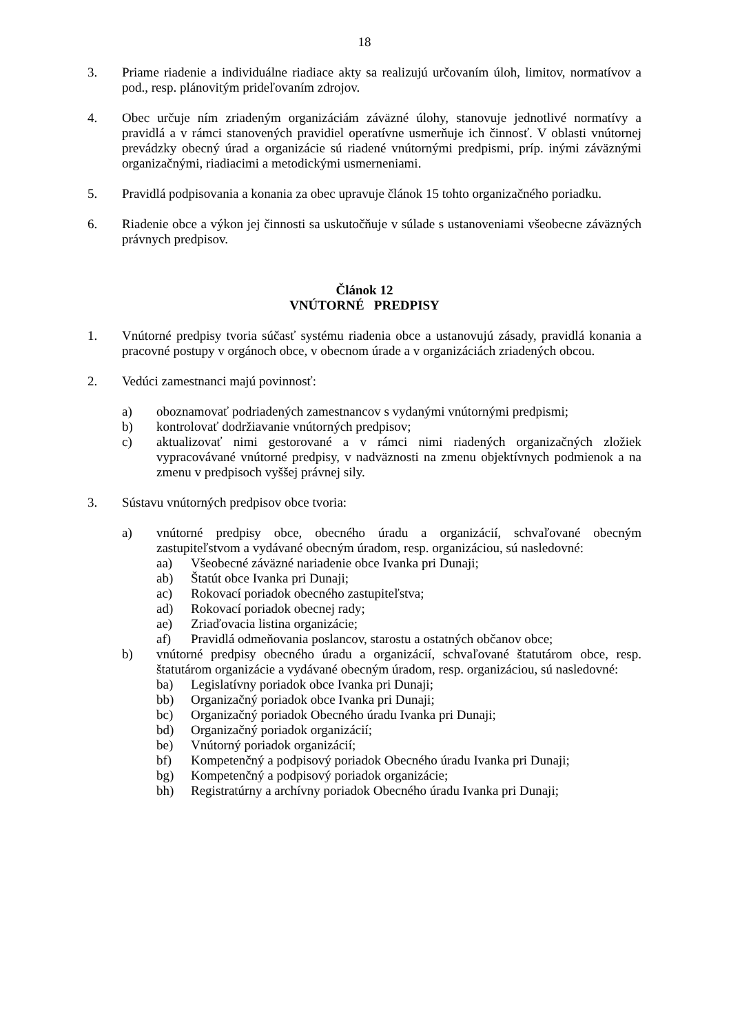18
3. Priame riadenie a individuálne riadiace akty sa realizujú určovaním úloh, limitov, normatívov a pod., resp. plánovitým prideľovaním zdrojov.
4. Obec určuje ním zriadeným organizáciám záväzné úlohy, stanovuje jednotlivé normatívy a pravidlá a v rámci stanovených pravidiel operatívne usmerňuje ich činnosť. V oblasti vnútornej prevádzky obecný úrad a organizácie sú riadené vnútornými predpismi, príp. inými záväznými organizačnými, riadiacimi a metodickými usmerneniami.
5. Pravidlá podpisovania a konania za obec upravuje článok 15 tohto organizačného poriadku.
6. Riadenie obce a výkon jej činnosti sa uskutočňuje v súlade s ustanoveniami všeobecne záväzných právnych predpisov.
Článok 12
VNÚTORNÉ PREDPISY
1. Vnútorné predpisy tvoria súčasť systému riadenia obce a ustanovujú zásady, pravidlá konania a pracovné postupy v orgánoch obce, v obecnom úrade a v organizáciách zriadených obcou.
2. Vedúci zamestnanci majú povinnosť:
a) oboznamovať podriadených zamestnancov s vydanými vnútornými predpismi;
b) kontrolovať dodržiavanie vnútorných predpisov;
c) aktualizovať nimi gestorované a v rámci nimi riadených organizačných zložiek vypracovávané vnútorné predpisy, v nadväznosti na zmenu objektívnych podmienok a na zmenu v predpisoch vyššej právnej sily.
3. Sústavu vnútorných predpisov obce tvoria:
a) vnútorné predpisy obce, obecného úradu a organizácií, schvaľované obecným zastupiteľstvom a vydávané obecným úradom, resp. organizáciou, sú nasledovné:
aa) Všeobecné záväzné nariadenie obce Ivanka pri Dunaji;
ab) Štatút obce Ivanka pri Dunaji;
ac) Rokovací poriadok obecného zastupiteľstva;
ad) Rokovací poriadok obecnej rady;
ae) Zriaďovacia listina organizácie;
af) Pravidlá odmeňovania poslancov, starostu a ostatných občanov obce;
b) vnútorné predpisy obecného úradu a organizácií, schvaľované štatutárom obce, resp. štatutárom organizácie a vydávané obecným úradom, resp. organizáciou, sú nasledovné:
ba) Legislatívny poriadok obce Ivanka pri Dunaji;
bb) Organizačný poriadok obce Ivanka pri Dunaji;
bc) Organizačný poriadok Obecného úradu Ivanka pri Dunaji;
bd) Organizačný poriadok organizácií;
be) Vnútorný poriadok organizácií;
bf) Kompetenčný a podpisový poriadok Obecného úradu Ivanka pri Dunaji;
bg) Kompetenčný a podpisový poriadok organizácie;
bh) Registratúrny a archívny poriadok Obecného úradu Ivanka pri Dunaji;